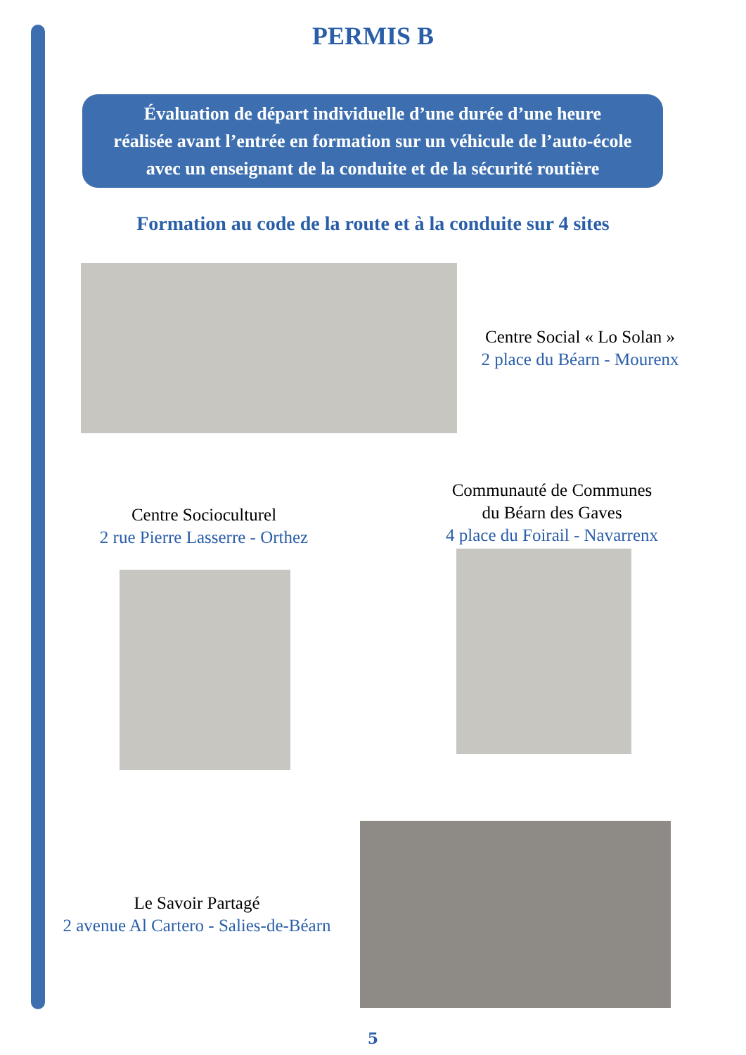PERMIS B
Évaluation de départ individuelle d’une durée d’une heure
réalisée avant l’entrée en formation sur un véhicule de l’auto-école
avec un enseignant de la conduite et de la sécurité routière
Formation au code de la route et à la conduite sur 4 sites
Centre Social « Lo Solan »
2 place du Béarn - Mourenx
Centre Socioculturel
2 rue Pierre Lasserre - Orthez
Communauté de Communes
du Béarn des Gaves
4 place du Foirail - Navarrenx
Le Savoir Partagé
2 avenue Al Cartero - Salies-de-Béarn
5